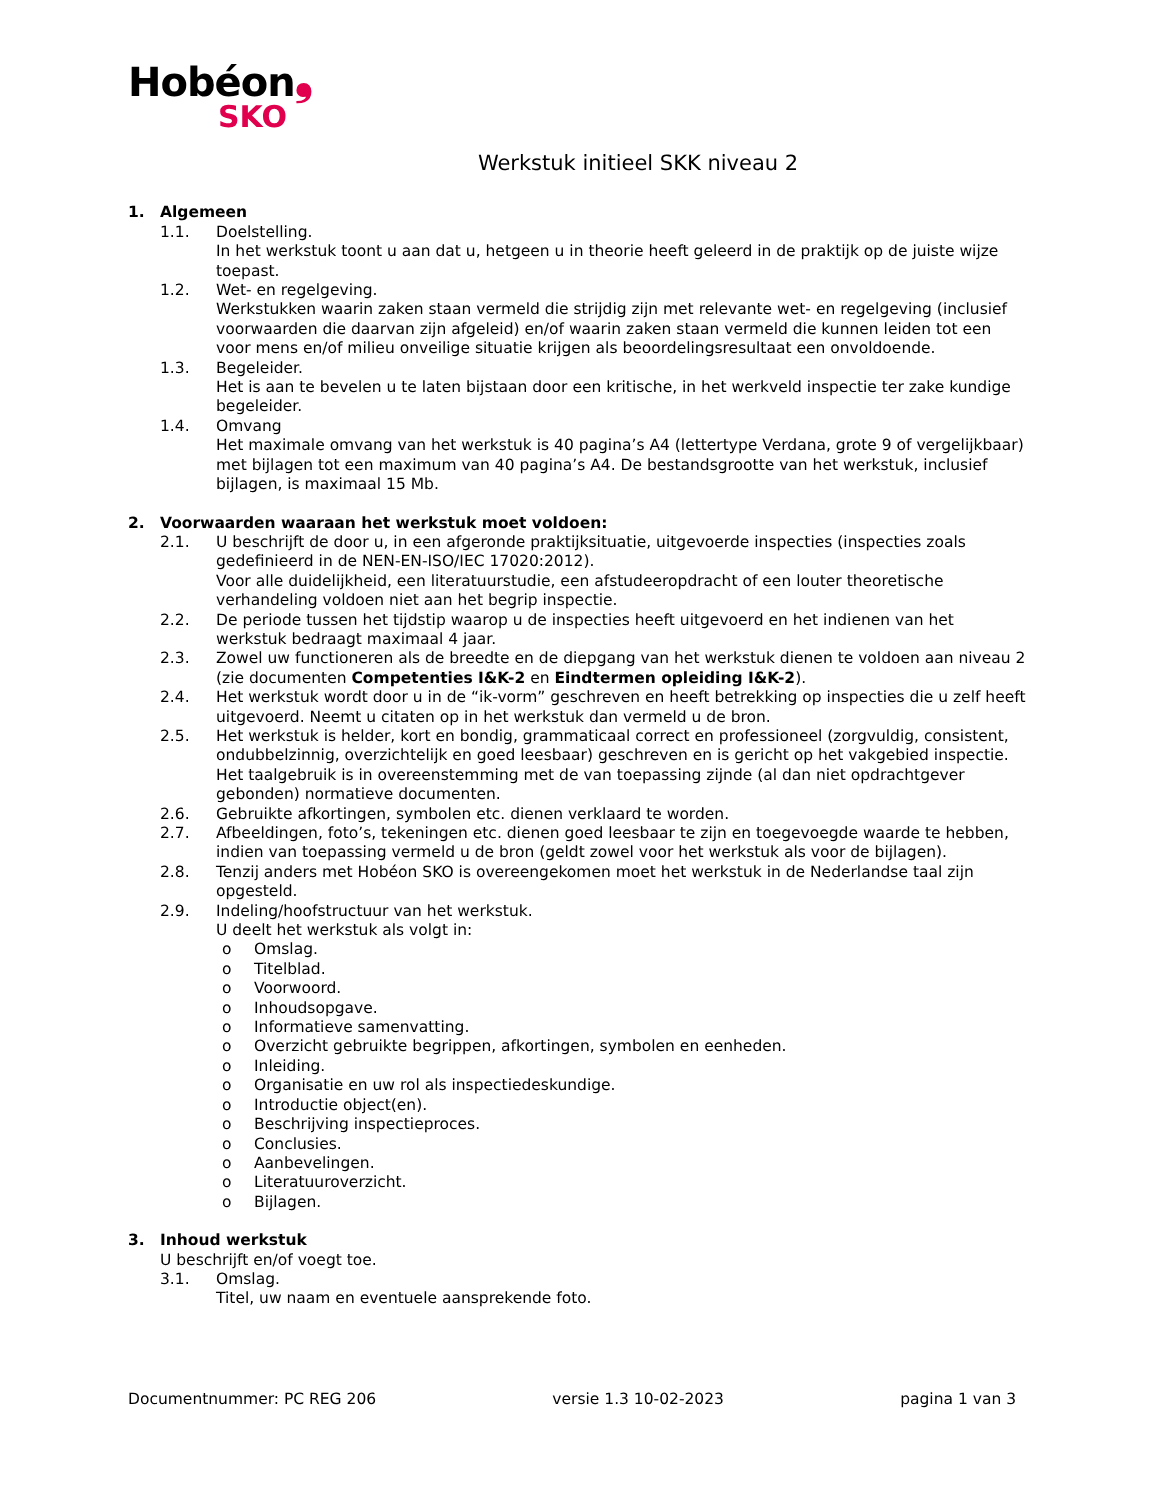Hobéon❟
SKO
Werkstuk initieel SKK niveau 2
1. Algemeen
1.1. Doelstelling.
In het werkstuk toont u aan dat u, hetgeen u in theorie heeft geleerd in de praktijk op de juiste wijze toepast.
1.2. Wet- en regelgeving.
Werkstukken waarin zaken staan vermeld die strijdig zijn met relevante wet- en regelgeving (inclusief voorwaarden die daarvan zijn afgeleid) en/of waarin zaken staan vermeld die kunnen leiden tot een voor mens en/of milieu onveilige situatie krijgen als beoordelingsresultaat een onvoldoende.
1.3. Begeleider.
Het is aan te bevelen u te laten bijstaan door een kritische, in het werkveld inspectie ter zake kundige begeleider.
1.4. Omvang
Het maximale omvang van het werkstuk is 40 pagina’s A4 (lettertype Verdana, grote 9 of vergelijkbaar) met bijlagen tot een maximum van 40 pagina’s A4. De bestandsgrootte van het werkstuk, inclusief bijlagen, is maximaal 15 Mb.
2. Voorwaarden waaraan het werkstuk moet voldoen:
2.1. U beschrijft de door u, in een afgeronde praktijksituatie, uitgevoerde inspecties (inspecties zoals gedefinieerd in de NEN-EN-ISO/IEC 17020:2012).
Voor alle duidelijkheid, een literatuurstudie, een afstudeeropdracht of een louter theoretische verhandeling voldoen niet aan het begrip inspectie.
2.2. De periode tussen het tijdstip waarop u de inspecties heeft uitgevoerd en het indienen van het werkstuk bedraagt maximaal 4 jaar.
2.3. Zowel uw functioneren als de breedte en de diepgang van het werkstuk dienen te voldoen aan niveau 2 (zie documenten Competenties I&K-2 en Eindtermen opleiding I&K-2).
2.4. Het werkstuk wordt door u in de “ik-vorm” geschreven en heeft betrekking op inspecties die u zelf heeft uitgevoerd. Neemt u citaten op in het werkstuk dan vermeld u de bron.
2.5. Het werkstuk is helder, kort en bondig, grammaticaal correct en professioneel (zorgvuldig, consistent, ondubbelzinnig, overzichtelijk en goed leesbaar) geschreven en is gericht op het vakgebied inspectie.
Het taalgebruik is in overeenstemming met de van toepassing zijnde (al dan niet opdrachtgever gebonden) normatieve documenten.
2.6. Gebruikte afkortingen, symbolen etc. dienen verklaard te worden.
2.7. Afbeeldingen, foto’s, tekeningen etc. dienen goed leesbaar te zijn en toegevoegde waarde te hebben, indien van toepassing vermeld u de bron (geldt zowel voor het werkstuk als voor de bijlagen).
2.8. Tenzij anders met Hobéon SKO is overeengekomen moet het werkstuk in de Nederlandse taal zijn opgesteld.
2.9. Indeling/hoofstructuur van het werkstuk.
U deelt het werkstuk als volgt in:
o Omslag.
o Titelblad.
o Voorwoord.
o Inhoudsopgave.
o Informatieve samenvatting.
o Overzicht gebruikte begrippen, afkortingen, symbolen en eenheden.
o Inleiding.
o Organisatie en uw rol als inspectiedeskundige.
o Introductie object(en).
o Beschrijving inspectieproces.
o Conclusies.
o Aanbevelingen.
o Literatuuroverzicht.
o Bijlagen.
3. Inhoud werkstuk
U beschrijft en/of voegt toe.
3.1. Omslag.
Titel, uw naam en eventuele aansprekende foto.
Documentnummer: PC REG 206 versie 1.3 10-02-2023 pagina 1 van 3